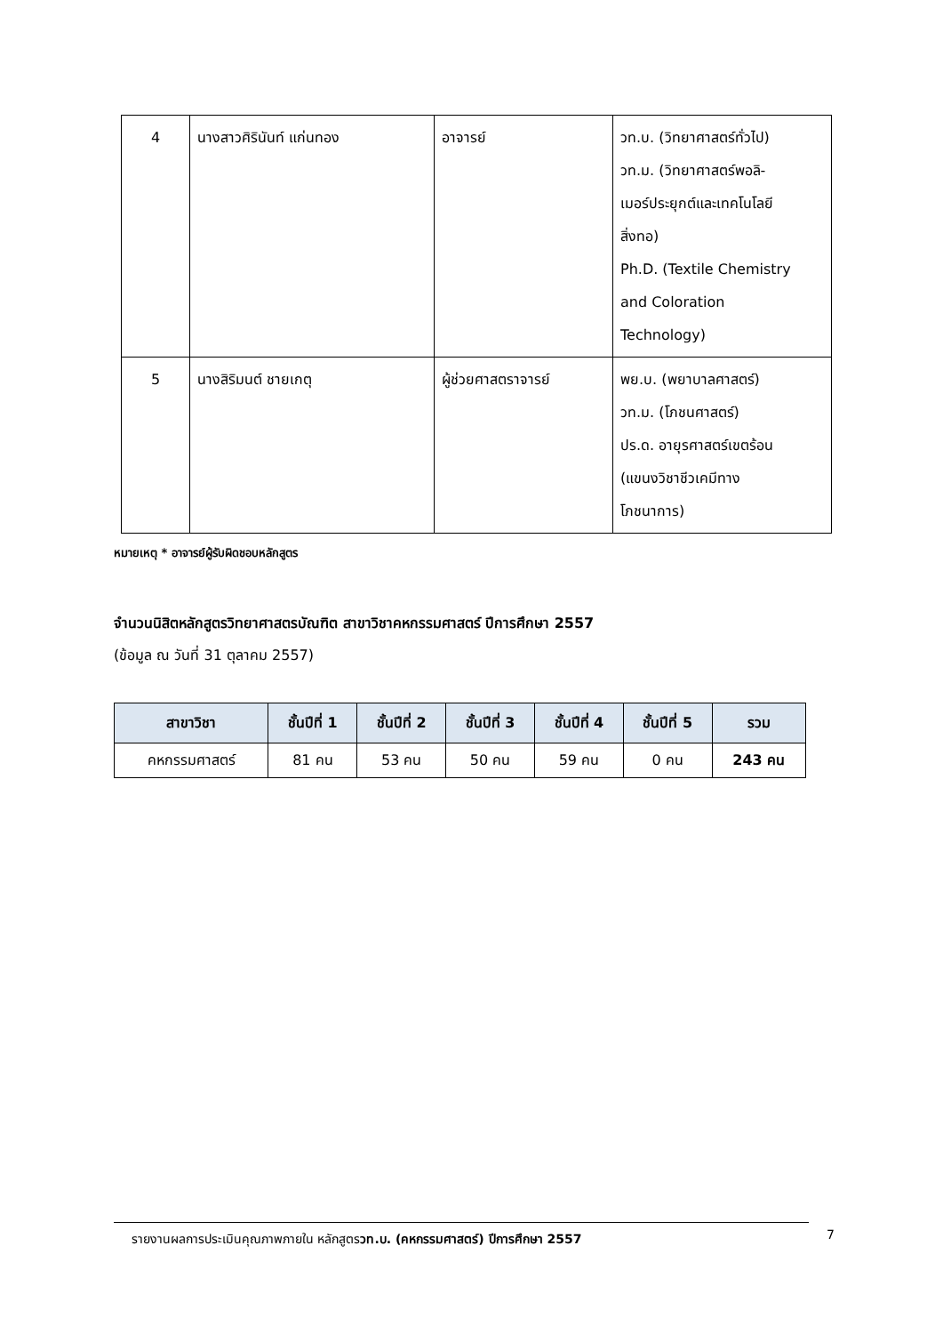| 4 | นางสาวศิรินันท์ แก่นทอง | อาจารย์ | วท.บ. (วิทยาศาสตร์ทั่วไป) วท.ม. (วิทยาศาสตร์พอลิ- เมอร์ประยุกต์และเทคโนโลยี สิ่งทอ) Ph.D. (Textile Chemistry and Coloration Technology) |
| 5 | นางสิริมนต์ ชายเกตุ | ผู้ช่วยศาสตราจารย์ | พย.บ. (พยาบาลศาสตร์) วท.ม. (โภชนศาสตร์) ปร.ด. อายุรศาสตร์เขตร้อน (แขนงวิชาชีวเคมีทาง โภชนาการ) |
หมายเหตุ * อาจารย์ผู้รับผิดชอบหลักสูตร
จำนวนนิสิตหลักสูตรวิทยาศาสตรบัณฑิต สาขาวิชาคหกรรมศาสตร์ ปีการศึกษา 2557
(ข้อมูล ณ วันที่ 31 ตุลาคม 2557)
| สาขาวิชา | ชั้นปีที่ 1 | ชั้นปีที่ 2 | ชั้นปีที่ 3 | ชั้นปีที่ 4 | ชั้นปีที่ 5 | รวม |
| --- | --- | --- | --- | --- | --- | --- |
| คหกรรมศาสตร์ | 81 คน | 53 คน | 50 คน | 59 คน | 0 คน | 243 คน |
รายงานผลการประเมินคุณภาพภายใน หลักสูตรวท.บ. (คหกรรมศาสตร์) ปีการศึกษา 2557 7